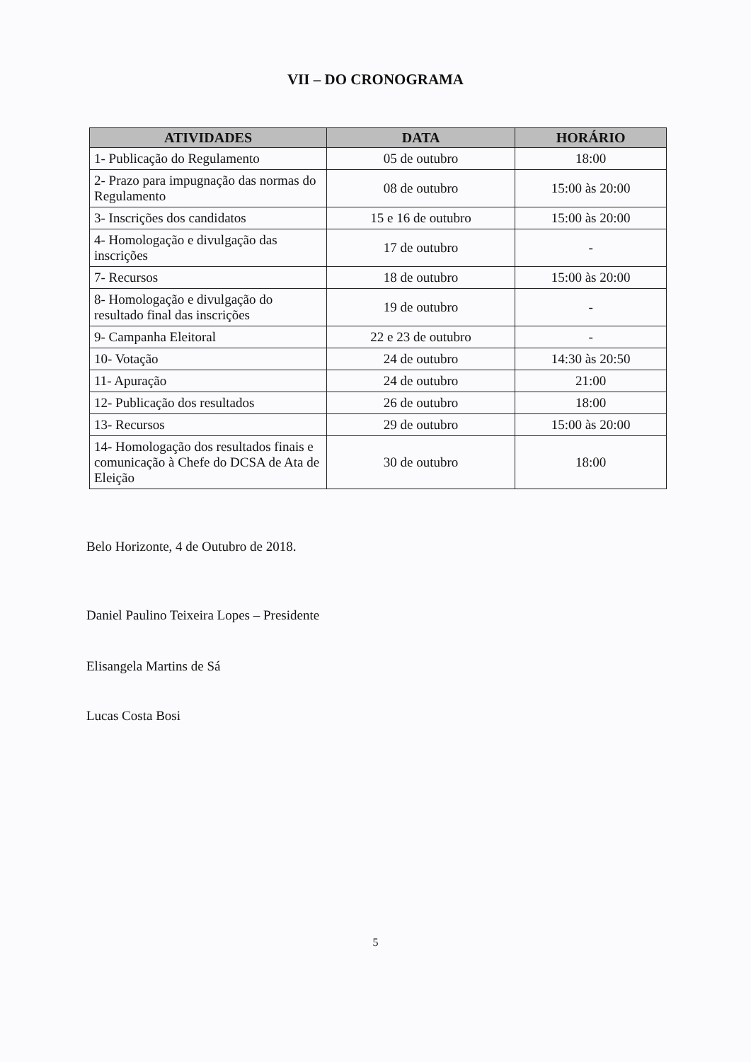VII – DO CRONOGRAMA
| ATIVIDADES | DATA | HORÁRIO |
| --- | --- | --- |
| 1- Publicação do Regulamento | 05 de outubro | 18:00 |
| 2- Prazo para impugnação das normas do Regulamento | 08 de outubro | 15:00 às 20:00 |
| 3- Inscrições dos candidatos | 15 e 16 de outubro | 15:00 às 20:00 |
| 4- Homologação e divulgação das inscrições | 17 de outubro | - |
| 7- Recursos | 18 de outubro | 15:00 às 20:00 |
| 8- Homologação e divulgação do resultado final das inscrições | 19 de outubro | - |
| 9- Campanha Eleitoral | 22 e 23 de outubro | - |
| 10- Votação | 24 de outubro | 14:30 às 20:50 |
| 11- Apuração | 24 de outubro | 21:00 |
| 12- Publicação dos resultados | 26 de outubro | 18:00 |
| 13- Recursos | 29 de outubro | 15:00 às 20:00 |
| 14- Homologação dos resultados finais e comunicação à Chefe do DCSA de Ata de Eleição | 30 de outubro | 18:00 |
Belo Horizonte, 4 de Outubro de 2018.
Daniel Paulino Teixeira Lopes – Presidente
Elisangela Martins de Sá
Lucas Costa Bosi
5